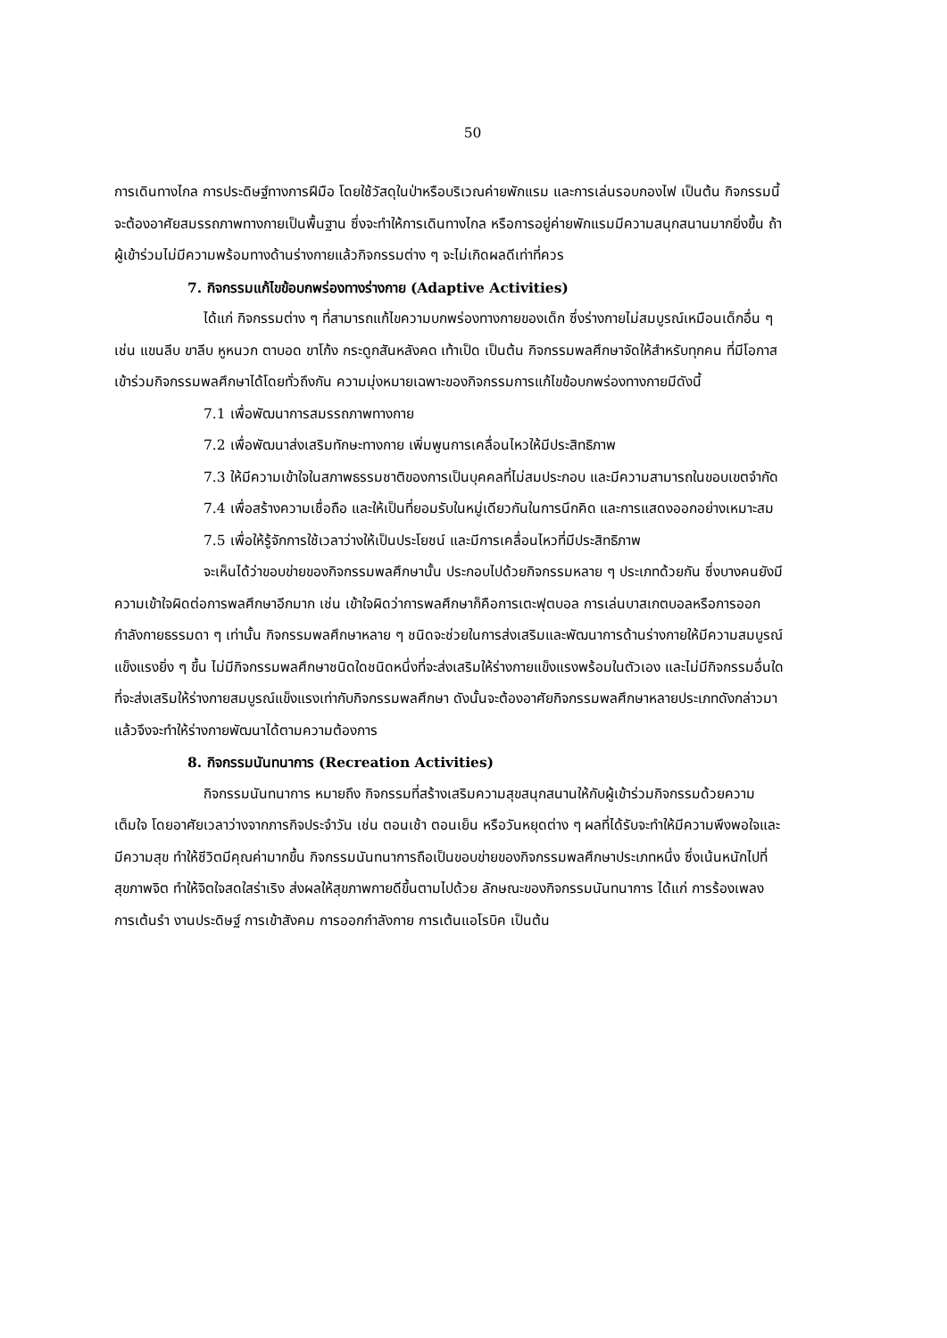50
การเดินทางไกล การประดิษฐ์ทางการฝีมือ โดยใช้วัสดุในป่าหรือบริเวณค่ายพักแรม และการเล่นรอบกองไฟ เป็นต้น กิจกรรมนี้จะต้องอาศัยสมรรถภาพทางกายเป็นพื้นฐาน ซึ่งจะทำให้การเดินทางไกล หรือการอยู่ค่ายพักแรมมีความสนุกสนานมากยิ่งขึ้น ถ้าผู้เข้าร่วมไม่มีความพร้อมทางด้านร่างกายแล้วกิจกรรมต่าง ๆ จะไม่เกิดผลดีเท่าที่ควร
7. กิจกรรมแก้ไขข้อบกพร่องทางร่างกาย (Adaptive Activities)
ได้แก่ กิจกรรมต่าง ๆ ที่สามารถแก้ไขความบกพร่องทางกายของเด็ก ซึ่งร่างกายไม่สมบูรณ์เหมือนเด็กอื่น ๆ เช่น แขนลีบ ขาลีบ หูหนวก ตาบอด ขาโก้ง กระดูกสันหลังคด เท้าเป็ด เป็นต้น กิจกรรมพลศึกษาจัดให้สำหรับทุกคน ที่มีโอกาสเข้าร่วมกิจกรรมพลศึกษาได้โดยทั่วถึงกัน ความมุ่งหมายเฉพาะของกิจกรรมการแก้ไขข้อบกพร่องทางกายมีดังนี้
7.1 เพื่อพัฒนาการสมรรถภาพทางกาย
7.2 เพื่อพัฒนาส่งเสริมทักษะทางกาย เพิ่มพูนการเคลื่อนไหวให้มีประสิทธิภาพ
7.3 ให้มีความเข้าใจในสภาพธรรมชาติของการเป็นบุคคลที่ไม่สมประกอบ และมีความสามารถในขอบเขตจำกัด
7.4 เพื่อสร้างความเชื่อถือ และให้เป็นที่ยอมรับในหมู่เดียวกันในการนึกคิด และการแสดงออกอย่างเหมาะสม
7.5 เพื่อให้รู้จักการใช้เวลาว่างให้เป็นประโยชน์ และมีการเคลื่อนไหวที่มีประสิทธิภาพ
จะเห็นได้ว่าขอบข่ายของกิจกรรมพลศึกษานั้น ประกอบไปด้วยกิจกรรมหลาย ๆ ประเภทด้วยกัน ซึ่งบางคนยังมีความเข้าใจผิดต่อการพลศึกษาอีกมาก เช่น เข้าใจผิดว่าการพลศึกษาก็คือการเตะฟุตบอล การเล่นบาสเกตบอลหรือการออกกำลังกายธรรมดา ๆ เท่านั้น กิจกรรมพลศึกษาหลาย ๆ ชนิดจะช่วยในการส่งเสริมและพัฒนาการด้านร่างกายให้มีความสมบูรณ์แข็งแรงยิ่ง ๆ ขึ้น ไม่มีกิจกรรมพลศึกษาชนิดใดชนิดหนึ่งที่จะส่งเสริมให้ร่างกายแข็งแรงพร้อมในตัวเอง และไม่มีกิจกรรมอื่นใดที่จะส่งเสริมให้ร่างกายสมบูรณ์แข็งแรงเท่ากับกิจกรรมพลศึกษา ดังนั้นจะต้องอาศัยกิจกรรมพลศึกษาหลายประเภทดังกล่าวมาแล้วจึงจะทำให้ร่างกายพัฒนาได้ตามความต้องการ
8. กิจกรรมนันทนาการ (Recreation Activities)
กิจกรรมนันทนาการ หมายถึง กิจกรรมที่สร้างเสริมความสุขสนุกสนานให้กับผู้เข้าร่วมกิจกรรมด้วยความเต็มใจ โดยอาศัยเวลาว่างจากภารกิจประจำวัน เช่น ตอนเช้า ตอนเย็น หรือวันหยุดต่าง ๆ ผลที่ได้รับจะทำให้มีความพึงพอใจและมีความสุข ทำให้ชีวิตมีคุณค่ามากขึ้น กิจกรรมนันทนาการถือเป็นขอบข่ายของกิจกรรมพลศึกษาประเภทหนึ่ง ซึ่งเน้นหนักไปที่สุขภาพจิต ทำให้จิตใจสดใสร่าเริง ส่งผลให้สุขภาพกายดีขึ้นตามไปด้วย ลักษณะของกิจกรรมนันทนาการ ได้แก่ การร้องเพลง การเต้นรำ งานประดิษฐ์ การเข้าสังคม การออกกำลังกาย การเต้นแอโรบิค เป็นต้น